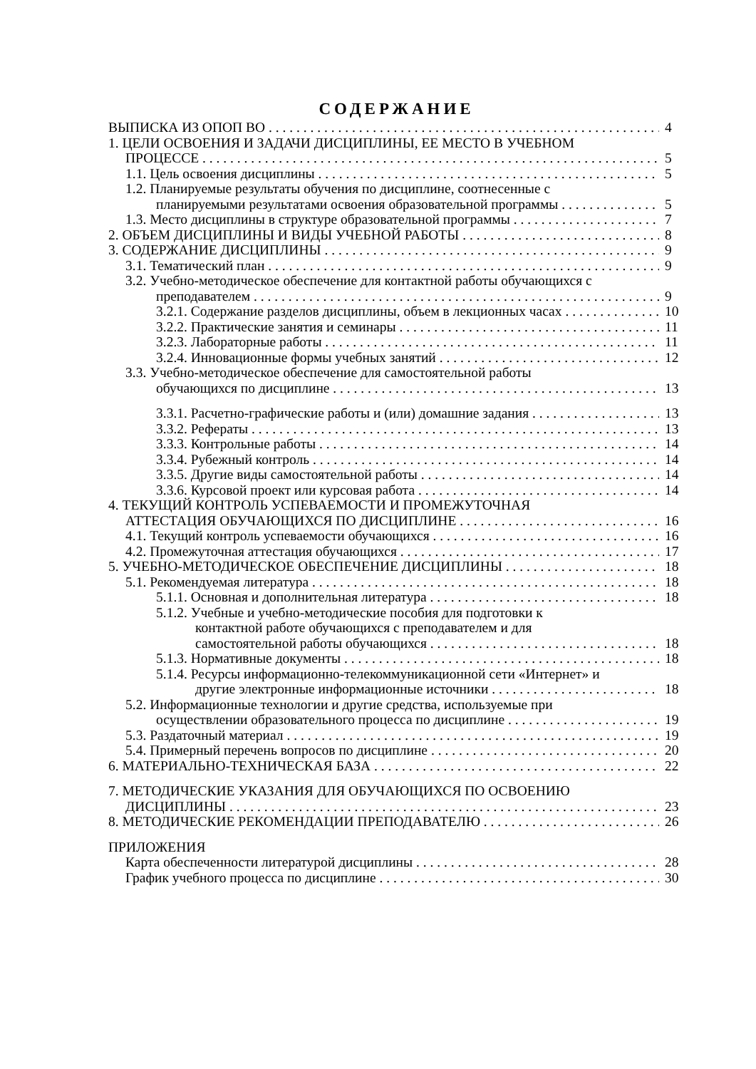СОДЕРЖАНИЕ
ВЫПИСКА ИЗ ОПОП ВО 4
1. ЦЕЛИ ОСВОЕНИЯ И ЗАДАЧИ ДИСЦИПЛИНЫ, ЕЕ МЕСТО В УЧЕБНОМ
ПРОЦЕССЕ 5
1.1. Цель освоения дисциплины 5
1.2. Планируемые результаты обучения по дисциплине, соотнесенные с
планируемыми результатами освоения образовательной программы 5
1.3. Место дисциплины в структуре образовательной программы 7
2. ОБЪЕМ ДИСЦИПЛИНЫ И ВИДЫ УЧЕБНОЙ РАБОТЫ 8
3. СОДЕРЖАНИЕ ДИСЦИПЛИНЫ 9
3.1. Тематический план 9
3.2. Учебно-методическое обеспечение для контактной работы обучающихся с
преподавателем 9
3.2.1. Содержание разделов дисциплины, объем в лекционных часах 10
3.2.2. Практические занятия и семинары 11
3.2.3. Лабораторные работы 11
3.2.4. Инновационные формы учебных занятий 12
3.3. Учебно-методическое обеспечение для самостоятельной работы
обучающихся по дисциплине 13
3.3.1. Расчетно-графические работы и (или) домашние задания 13
3.3.2. Рефераты 13
3.3.3. Контрольные работы 14
3.3.4. Рубежный контроль 14
3.3.5. Другие виды самостоятельной работы 14
3.3.6. Курсовой проект или курсовая работа 14
4. ТЕКУЩИЙ КОНТРОЛЬ УСПЕВАЕМОСТИ И ПРОМЕЖУТОЧНАЯ
АТТЕСТАЦИЯ ОБУЧАЮЩИХСЯ ПО ДИСЦИПЛИНЕ 16
4.1. Текущий контроль успеваемости обучающихся 16
4.2. Промежуточная аттестация обучающихся 17
5. УЧЕБНО-МЕТОДИЧЕСКОЕ ОБЕСПЕЧЕНИЕ ДИСЦИПЛИНЫ 18
5.1. Рекомендуемая литература 18
5.1.1. Основная и дополнительная литература 18
5.1.2. Учебные и учебно-методические пособия для подготовки к
контактной работе обучающихся с преподавателем и для
самостоятельной работы обучающихся 18
5.1.3. Нормативные документы 18
5.1.4. Ресурсы информационно-телекоммуникационной сети «Интернет» и
другие электронные информационные источники 18
5.2. Информационные технологии и другие средства, используемые при
осуществлении образовательного процесса по дисциплине 19
5.3. Раздаточный материал 19
5.4. Примерный перечень вопросов по дисциплине 20
6. МАТЕРИАЛЬНО-ТЕХНИЧЕСКАЯ БАЗА 22
7. МЕТОДИЧЕСКИЕ УКАЗАНИЯ ДЛЯ ОБУЧАЮЩИХСЯ ПО ОСВОЕНИЮ
ДИСЦИПЛИНЫ 23
8. МЕТОДИЧЕСКИЕ РЕКОМЕНДАЦИИ ПРЕПОДАВАТЕЛЮ 26
ПРИЛОЖЕНИЯ
Карта обеспеченности литературой дисциплины 28
График учебного процесса по дисциплине 30